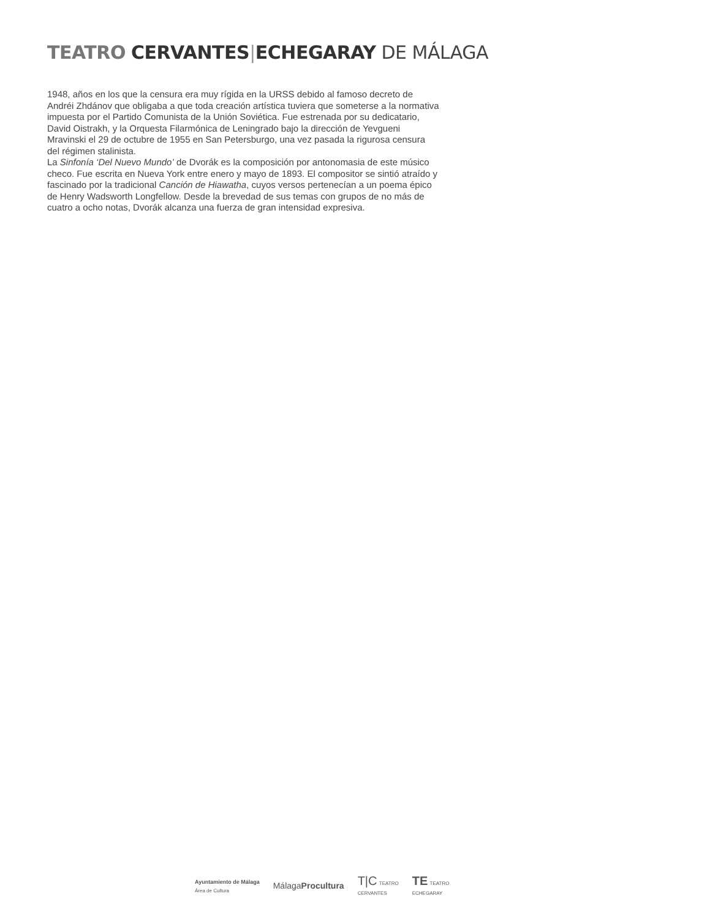TEATRO CERVANTES|ECHEGARAY DE MÁLAGA
1948, años en los que la censura era muy rígida en la URSS debido al famoso decreto de Andréi Zhdánov que obligaba a que toda creación artística tuviera que someterse a la normativa impuesta por el Partido Comunista de la Unión Soviética. Fue estrenada por su dedicatario, David Oistrakh, y la Orquesta Filarmónica de Leningrado bajo la dirección de Yevgueni Mravinski el 29 de octubre de 1955 en San Petersburgo, una vez pasada la rigurosa censura del régimen stalinista.
La Sinfonía ‘Del Nuevo Mundo’ de Dvorák es la composición por antonomasia de este músico checo. Fue escrita en Nueva York entre enero y mayo de 1893. El compositor se sintió atraído y fascinado por la tradicional Canción de Hiawatha, cuyos versos pertenecían a un poema épico de Henry Wadsworth Longfellow. Desde la brevedad de sus temas con grupos de no más de cuatro a ocho notas, Dvorák alcanza una fuerza de gran intensidad expresiva.
Ayuntamiento de Málaga
Área de Cultura
MálagaProcultura
T|C TEATRO
CERVANTES
TE TEATRO
ECHEGARAY